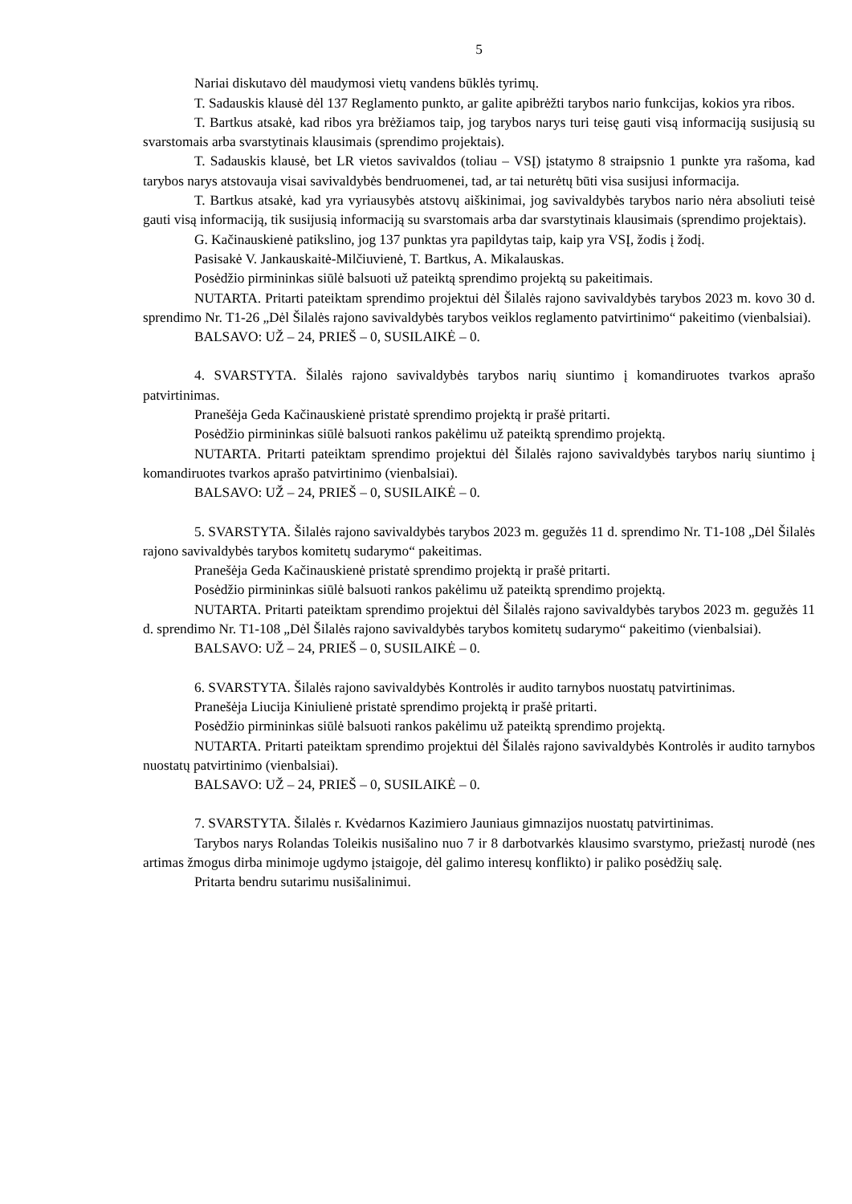5
Nariai diskutavo dėl maudymosi vietų vandens būklės tyrimų.
T. Sadauskis klausė dėl 137 Reglamento punkto, ar galite apibrėžti tarybos nario funkcijas, kokios yra ribos.
T. Bartkus atsakė, kad ribos yra brėžiamos taip, jog tarybos narys turi teisę gauti visą informaciją susijusią su svarstomais arba svarstytinais klausimais (sprendimo projektais).
T. Sadauskis klausė, bet LR vietos savivaldos (toliau – VSĮ) įstatymo 8 straipsnio 1 punkte yra rašoma, kad tarybos narys atstovauja visai savivaldybės bendruomenei, tad, ar tai neturėtų būti visa susijusi informacija.
T. Bartkus atsakė, kad yra vyriausybės atstovų aiškinimai, jog savivaldybės tarybos nario nėra absoliuti teisė gauti visą informaciją, tik susijusią informaciją su svarstomais arba dar svarstytinais klausimais (sprendimo projektais).
G. Kačinauskienė patikslino, jog 137 punktas yra papildytas taip, kaip yra VSĮ, žodis į žodį.
Pasisakė V. Jankauskaitė-Milčiuvienė, T. Bartkus, A. Mikalauskas.
Posėdžio pirmininkas siūlė balsuoti už pateiktą sprendimo projektą su pakeitimais.
NUTARTA. Pritarti pateiktam sprendimo projektui dėl Šilalės rajono savivaldybės tarybos 2023 m. kovo 30 d. sprendimo Nr. T1-26 „Dėl Šilalės rajono savivaldybės tarybos veiklos reglamento patvirtinimo“ pakeitimo (vienbalsiai).
BALSAVO: UŽ – 24, PRIEŠ – 0, SUSILAIKĖ – 0.
4. SVARSTYTA. Šilalės rajono savivaldybės tarybos narių siuntimo į komandiruotes tvarkos aprašo patvirtinimas.
Pranešėja Geda Kačinauskienė pristatė sprendimo projektą ir prašė pritarti.
Posėdžio pirmininkas siūlė balsuoti rankos pakėlimu už pateiktą sprendimo projektą.
NUTARTA. Pritarti pateiktam sprendimo projektui dėl Šilalės rajono savivaldybės tarybos narių siuntimo į komandiruotes tvarkos aprašo patvirtinimo (vienbalsiai).
BALSAVO: UŽ – 24, PRIEŠ – 0, SUSILAIKĖ – 0.
5. SVARSTYTA. Šilalės rajono savivaldybės tarybos 2023 m. gegužės 11 d. sprendimo Nr. T1-108 „Dėl Šilalės rajono savivaldybės tarybos komitetų sudarymo“ pakeitimas.
Pranešėja Geda Kačinauskienė pristatė sprendimo projektą ir prašė pritarti.
Posėdžio pirmininkas siūlė balsuoti rankos pakėlimu už pateiktą sprendimo projektą.
NUTARTA. Pritarti pateiktam sprendimo projektui dėl Šilalės rajono savivaldybės tarybos 2023 m. gegužės 11 d. sprendimo Nr. T1-108 „Dėl Šilalės rajono savivaldybės tarybos komitetų sudarymo“ pakeitimo (vienbalsiai).
BALSAVO: UŽ – 24, PRIEŠ – 0, SUSILAIKĖ – 0.
6. SVARSTYTA. Šilalės rajono savivaldybės Kontrolės ir audito tarnybos nuostatų patvirtinimas.
Pranešėja Liucija Kiniulienė pristatė sprendimo projektą ir prašė pritarti.
Posėdžio pirmininkas siūlė balsuoti rankos pakėlimu už pateiktą sprendimo projektą.
NUTARTA. Pritarti pateiktam sprendimo projektui dėl Šilalės rajono savivaldybės Kontrolės ir audito tarnybos nuostatų patvirtinimo (vienbalsiai).
BALSAVO: UŽ – 24, PRIEŠ – 0, SUSILAIKĖ – 0.
7. SVARSTYTA. Šilalės r. Kvėdarnos Kazimiero Jauniaus gimnazijos nuostatų patvirtinimas.
Tarybos narys Rolandas Toleikis nusišalino nuo 7 ir 8 darbotvarkės klausimo svarstymo, priežastį nurodė (nes artimas žmogus dirba minimoje ugdymo įstaigoje, dėl galimo interesų konflikto) ir paliko posėdžių salę.
Pritarta bendru sutarimu nusišalinimui.